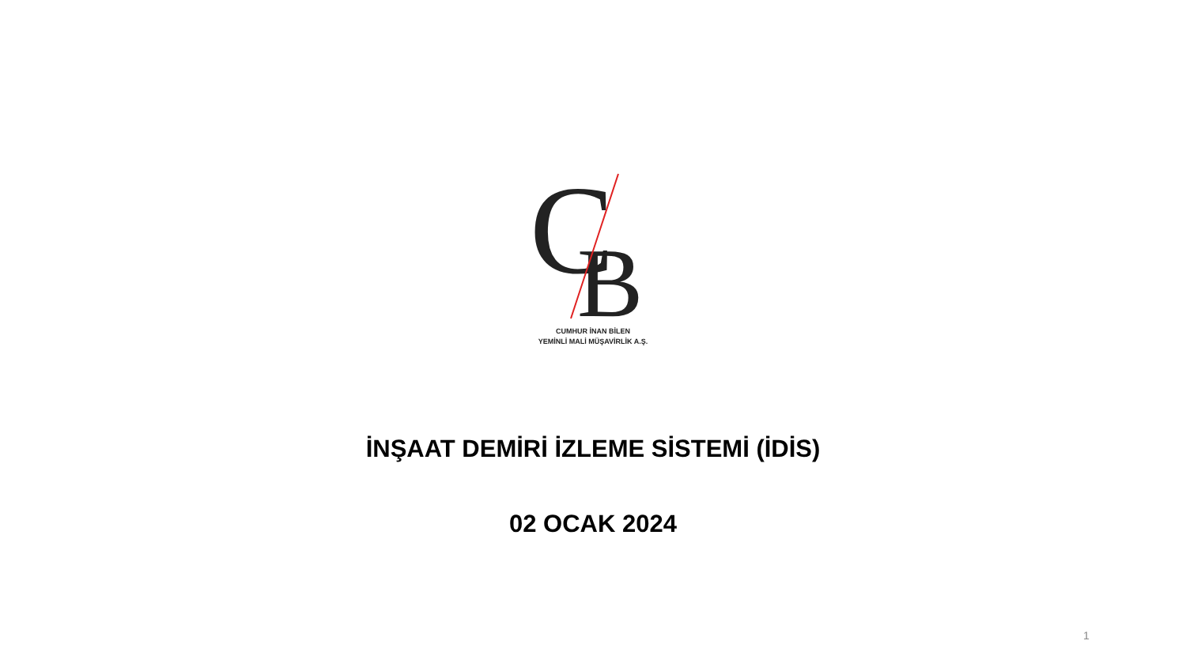C
B
CUMHUR İNAN BİLEN
YEMİNLİ MALİ MÜŞAVİRLİK A.Ş.
İNŞAAT DEMİRİ İZLEME SİSTEMİ (İDİS)
02 OCAK 2024
1